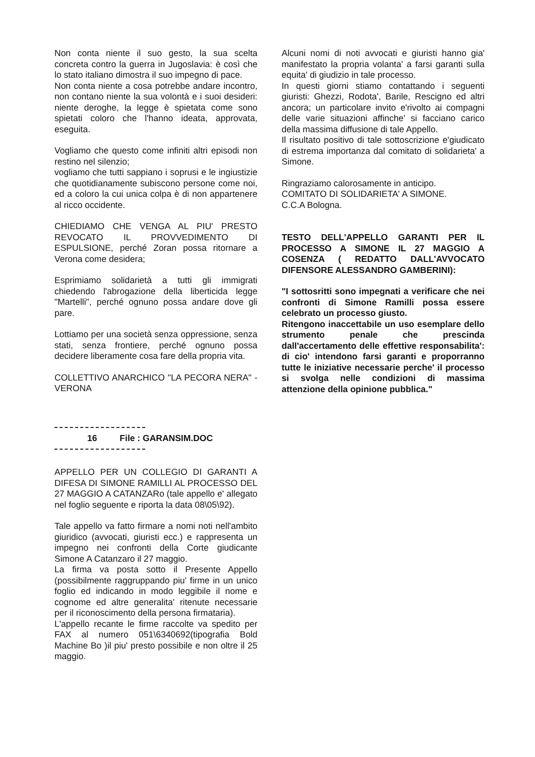Non conta niente il suo gesto, la sua scelta concreta contro la guerra in Jugoslavia: è così che lo stato italiano dimostra il suo impegno di pace.
Non conta niente a cosa potrebbe andare incontro, non contano niente la sua volontà e i suoi desideri: niente deroghe, la legge è spietata come sono spietati coloro che l'hanno ideata, approvata, eseguita.
Vogliamo che questo come infiniti altri episodi non restino nel silenzio;
vogliamo che tutti sappiano i soprusi e le ingiustizie che quotidianamente subiscono persone come noi, ed a coloro la cui unica colpa è di non appartenere al ricco occidente.
CHIEDIAMO CHE VENGA AL PIU' PRESTO REVOCATO IL PROVVEDIMENTO DI ESPULSIONE, perché Zoran possa ritornare a Verona come desidera;
Esprimiamo solidarietà a tutti gli immigrati chiedendo l'abrogazione della liberticida legge "Martelli", perché ognuno possa andare dove gli pare.
Lottiamo per una società senza oppressione, senza stati, senza frontiere, perché ognuno possa decidere liberamente cosa fare della propria vita.
COLLETTIVO ANARCHICO "LA PECORA NERA" - VERONA
16 File : GARANSIM.DOC
APPELLO PER UN COLLEGIO DI GARANTI A DIFESA DI SIMONE RAMILLI AL PROCESSO DEL 27 MAGGIO A CATANZARo (tale appello e' allegato nel foglio seguente e riporta la data 08\05\92).
Tale appello va fatto firmare a nomi noti nell'ambito giuridico (avvocati, giuristi ecc.) e rappresenta un impegno nei confronti della Corte giudicante Simone A Catanzaro il 27 maggio.
La firma va posta sotto il Presente Appello (possibilmente raggruppando piu' firme in un unico foglio ed indicando in modo leggibile il nome e cognome ed altre generalita' ritenute necessarie per il riconoscimento della persona firmataria).
L'appello recante le firme raccolte va spedito per FAX al numero 051\6340692(tipografia Bold Machine Bo )il piu' presto possibile e non oltre il 25 maggio.
Alcuni nomi di noti avvocati e giuristi hanno gia' manifestato la propria volanta' a farsi garanti sulla equita' di giudizio in tale processo.
In questi giorni stiamo contattando i seguenti giuristi: Ghezzi, Rodota', Barile, Rescigno ed altri ancora; un particolare invito e'rivolto ai compagni delle varie situazioni affinche' si facciano carico della massima diffusione di tale Appello.
Il risultato positivo di tale sottoscrizione e'giudicato di estrema importanza dal comitato di solidarieta' a Simone.
Ringraziamo calorosamente in anticipo.
COMITATO DI SOLIDARIETA' A SIMONE.
C.C.A Bologna.
TESTO DELL'APPELLO GARANTI PER IL PROCESSO A SIMONE IL 27 MAGGIO A COSENZA ( REDATTO DALL'AVVOCATO DIFENSORE ALESSANDRO GAMBERINI):
"I sottosritti sono impegnati a verificare che nei confronti di Simone Ramilli possa essere celebrato un processo giusto.
Ritengono inaccettabile un uso esemplare dello strumento penale che prescinda dall'accertamento delle effettive responsabilita': di cio' intendono farsi garanti e proporranno tutte le iniziative necessarie perche' il processo si svolga nelle condizioni di massima attenzione della opinione pubblica."